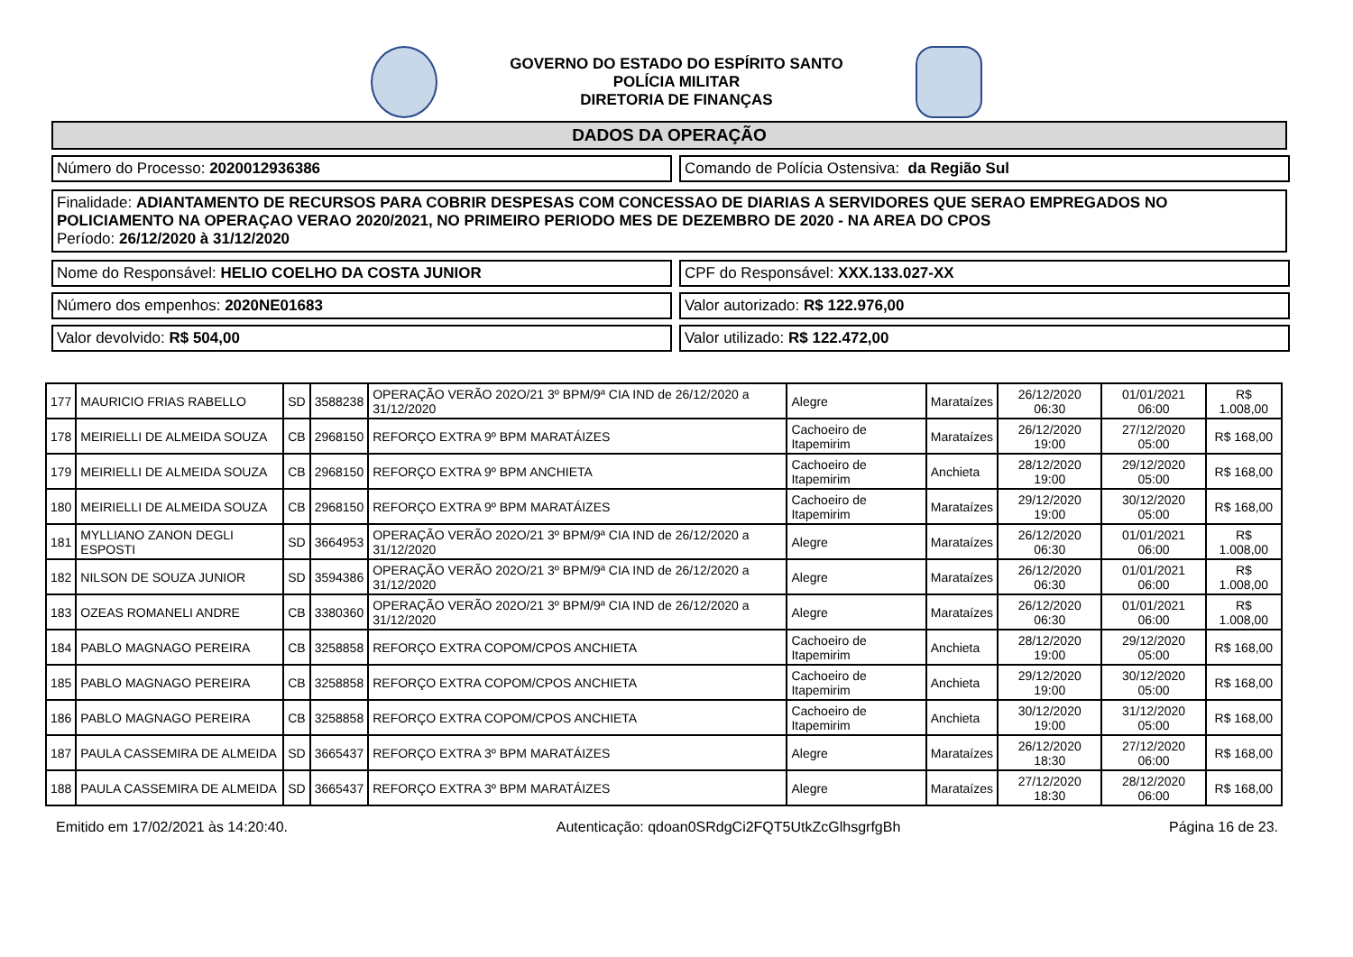GOVERNO DO ESTADO DO ESPÍRITO SANTO
POLÍCIA MILITAR
DIRETORIA DE FINANÇAS
DADOS DA OPERAÇÃO
Número do Processo: 2020012936386 Comando de Polícia Ostensiva: da Região Sul
Finalidade: ADIANTAMENTO DE RECURSOS PARA COBRIR DESPESAS COM CONCESSAO DE DIARIAS A SERVIDORES QUE SERAO EMPREGADOS NO POLICIAMENTO NA OPERAÇAO VERAO 2020/2021, NO PRIMEIRO PERIODO MES DE DEZEMBRO DE 2020 - NA AREA DO CPOS
Período: 26/12/2020 à 31/12/2020
Nome do Responsável: HELIO COELHO DA COSTA JUNIOR CPF do Responsável: XXX.133.027-XX
Número dos empenhos: 2020NE01683 Valor autorizado: R$ 122.976,00
Valor devolvido: R$ 504,00 Valor utilizado: R$ 122.472,00
| 177 | MAURICIO FRIAS RABELLO | SD | 3588238 | OPERAÇÃO VERÃO 202O/21 3º BPM/9ª CIA IND de 26/12/2020 a 31/12/2020 | Alegre | Marataízes | 26/12/2020 06:30 | 01/01/2021 06:00 | R$ 1.008,00 |
| 178 | MEIRIELLI DE ALMEIDA SOUZA | CB | 2968150 | REFORÇO EXTRA 9º BPM MARATÁIZES | Cachoeiro de Itapemirim | Marataízes | 26/12/2020 19:00 | 27/12/2020 05:00 | R$ 168,00 |
| 179 | MEIRIELLI DE ALMEIDA SOUZA | CB | 2968150 | REFORÇO EXTRA 9º BPM ANCHIETA | Cachoeiro de Itapemirim | Anchieta | 28/12/2020 19:00 | 29/12/2020 05:00 | R$ 168,00 |
| 180 | MEIRIELLI DE ALMEIDA SOUZA | CB | 2968150 | REFORÇO EXTRA 9º BPM MARATÁIZES | Cachoeiro de Itapemirim | Marataízes | 29/12/2020 19:00 | 30/12/2020 05:00 | R$ 168,00 |
| 181 | MYLLIANO ZANON DEGLI ESPOSTI | SD | 3664953 | OPERAÇÃO VERÃO 202O/21 3º BPM/9ª CIA IND de 26/12/2020 a 31/12/2020 | Alegre | Marataízes | 26/12/2020 06:30 | 01/01/2021 06:00 | R$ 1.008,00 |
| 182 | NILSON DE SOUZA JUNIOR | SD | 3594386 | OPERAÇÃO VERÃO 202O/21 3º BPM/9ª CIA IND de 26/12/2020 a 31/12/2020 | Alegre | Marataízes | 26/12/2020 06:30 | 01/01/2021 06:00 | R$ 1.008,00 |
| 183 | OZEAS ROMANELI ANDRE | CB | 3380360 | OPERAÇÃO VERÃO 202O/21 3º BPM/9ª CIA IND de 26/12/2020 a 31/12/2020 | Alegre | Marataízes | 26/12/2020 06:30 | 01/01/2021 06:00 | R$ 1.008,00 |
| 184 | PABLO MAGNAGO PEREIRA | CB | 3258858 | REFORÇO EXTRA COPOM/CPOS ANCHIETA | Cachoeiro de Itapemirim | Anchieta | 28/12/2020 19:00 | 29/12/2020 05:00 | R$ 168,00 |
| 185 | PABLO MAGNAGO PEREIRA | CB | 3258858 | REFORÇO EXTRA COPOM/CPOS ANCHIETA | Cachoeiro de Itapemirim | Anchieta | 29/12/2020 19:00 | 30/12/2020 05:00 | R$ 168,00 |
| 186 | PABLO MAGNAGO PEREIRA | CB | 3258858 | REFORÇO EXTRA COPOM/CPOS ANCHIETA | Cachoeiro de Itapemirim | Anchieta | 30/12/2020 19:00 | 31/12/2020 05:00 | R$ 168,00 |
| 187 | PAULA CASSEMIRA DE ALMEIDA | SD | 3665437 | REFORÇO EXTRA 3º BPM MARATÁIZES | Alegre | Marataízes | 26/12/2020 18:30 | 27/12/2020 06:00 | R$ 168,00 |
| 188 | PAULA CASSEMIRA DE ALMEIDA | SD | 3665437 | REFORÇO EXTRA 3º BPM MARATÁIZES | Alegre | Marataízes | 27/12/2020 18:30 | 28/12/2020 06:00 | R$ 168,00 |
Emitido em 17/02/2021 às 14:20:40. Autenticação: qdoan0SRdgCi2FQT5UtkZcGlhsgrfgBh Página 16 de 23.